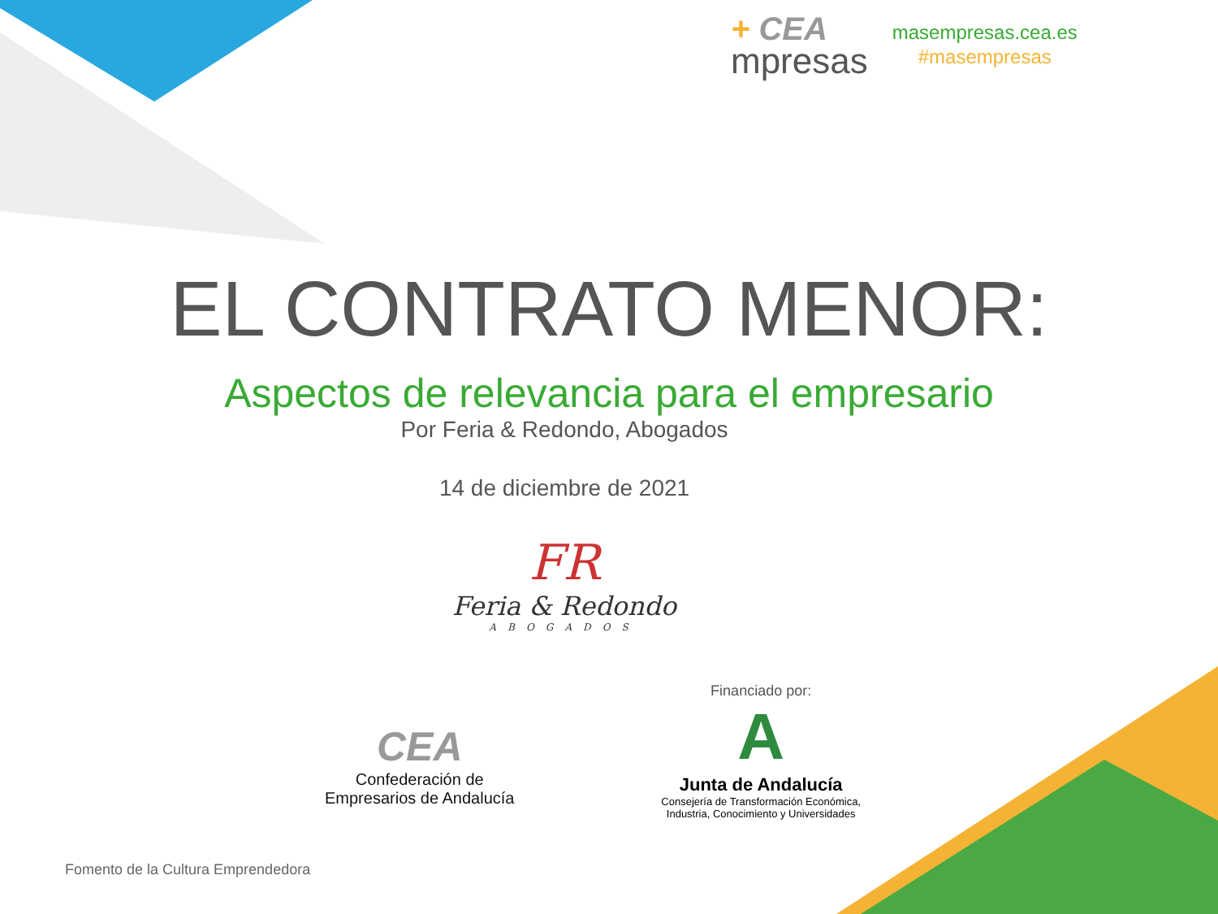+ CEA
mpresas
masempresas.cea.es
#masempresas
EL CONTRATO MENOR:
Aspectos de relevancia para el empresario
Por Feria & Redondo, Abogados
14 de diciembre de 2021
FR
Feria & Redondo
ABOGADOS
CEA
Confederación de
Empresarios de Andalucía
Financiado por:
A
Junta de Andalucía
Consejería de Transformación Económica,
Industria, Conocimiento y Universidades
Fomento de la Cultura Emprendedora